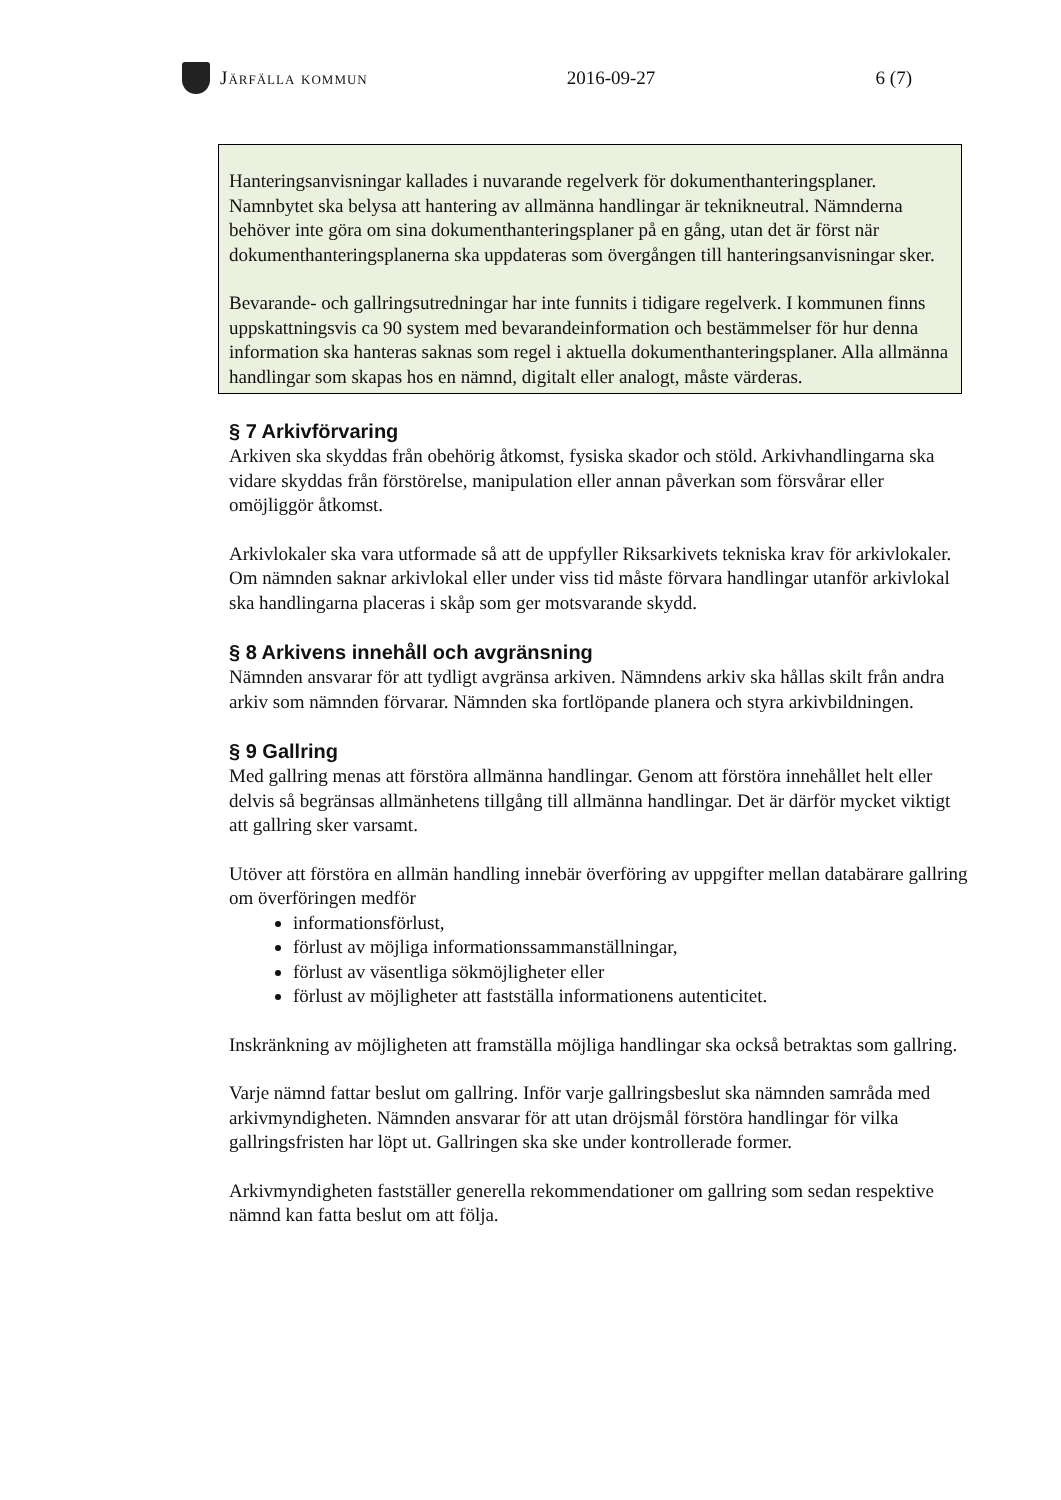Järfälla kommun 2016-09-27 6 (7)
Hanteringsanvisningar kallades i nuvarande regelverk för dokumenthanteringsplaner. Namnbytet ska belysa att hantering av allmänna handlingar är teknikneutral. Nämnderna behöver inte göra om sina dokumenthanteringsplaner på en gång, utan det är först när dokumenthanteringsplanerna ska uppdateras som övergången till hanteringsanvisningar sker.
Bevarande- och gallringsutredningar har inte funnits i tidigare regelverk. I kommunen finns uppskattningsvis ca 90 system med bevarandeinformation och bestämmelser för hur denna information ska hanteras saknas som regel i aktuella dokumenthanteringsplaner. Alla allmänna handlingar som skapas hos en nämnd, digitalt eller analogt, måste värderas.
§ 7 Arkivförvaring
Arkiven ska skyddas från obehörig åtkomst, fysiska skador och stöld. Arkivhandlingarna ska vidare skyddas från förstörelse, manipulation eller annan påverkan som försvårar eller omöjliggör åtkomst.
Arkivlokaler ska vara utformade så att de uppfyller Riksarkivets tekniska krav för arkivlokaler. Om nämnden saknar arkivlokal eller under viss tid måste förvara handlingar utanför arkivlokal ska handlingarna placeras i skåp som ger motsvarande skydd.
§ 8 Arkivens innehåll och avgränsning
Nämnden ansvarar för att tydligt avgränsa arkiven. Nämndens arkiv ska hållas skilt från andra arkiv som nämnden förvarar. Nämnden ska fortlöpande planera och styra arkivbildningen.
§ 9 Gallring
Med gallring menas att förstöra allmänna handlingar. Genom att förstöra innehållet helt eller delvis så begränsas allmänhetens tillgång till allmänna handlingar. Det är därför mycket viktigt att gallring sker varsamt.
Utöver att förstöra en allmän handling innebär överföring av uppgifter mellan databärare gallring om överföringen medför
informationsförlust,
förlust av möjliga informationssammanställningar,
förlust av väsentliga sökmöjligheter eller
förlust av möjligheter att fastställa informationens autenticitet.
Inskränkning av möjligheten att framställa möjliga handlingar ska också betraktas som gallring.
Varje nämnd fattar beslut om gallring. Inför varje gallringsbeslut ska nämnden samråda med arkivmyndigheten. Nämnden ansvarar för att utan dröjsmål förstöra handlingar för vilka gallringsfristen har löpt ut. Gallringen ska ske under kontrollerade former.
Arkivmyndigheten fastställer generella rekommendationer om gallring som sedan respektive nämnd kan fatta beslut om att följa.